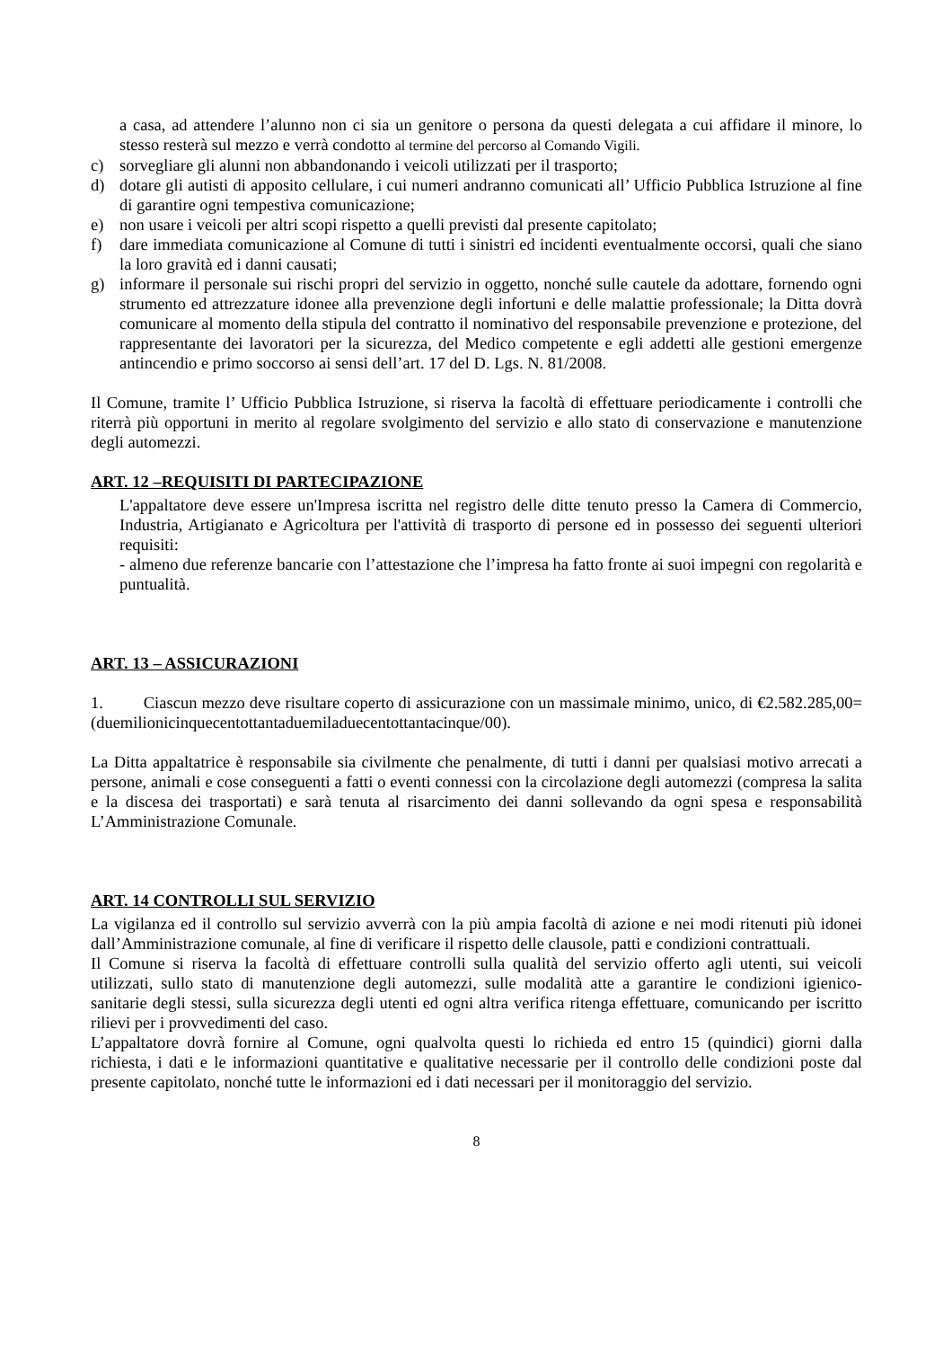a casa, ad attendere l’alunno non ci sia un genitore o persona da questi delegata a cui affidare il minore, lo stesso resterà sul mezzo e verrà condotto al termine del percorso al Comando Vigili.
c) sorvegliare gli alunni non abbandonando i veicoli utilizzati per il trasporto;
d) dotare gli autisti di apposito cellulare, i cui numeri andranno comunicati all’ Ufficio Pubblica Istruzione al fine di garantire ogni tempestiva comunicazione;
e) non usare i veicoli per altri scopi rispetto a quelli previsti dal presente capitolato;
f) dare immediata comunicazione al Comune di tutti i sinistri ed incidenti eventualmente occorsi, quali che siano la loro gravità ed i danni causati;
g) informare il personale sui rischi propri del servizio in oggetto, nonché sulle cautele da adottare, fornendo ogni strumento ed attrezzature idonee alla prevenzione degli infortuni e delle malattie professionale; la Ditta dovrà comunicare al momento della stipula del contratto il nominativo del responsabile prevenzione e protezione, del rappresentante dei lavoratori per la sicurezza, del Medico competente e egli addetti alle gestioni emergenze antincendio e primo soccorso ai sensi dell’art. 17 del D. Lgs. N. 81/2008.
Il Comune, tramite l’ Ufficio Pubblica Istruzione, si riserva la facoltà di effettuare periodicamente i controlli che riterrà più opportuni in merito al regolare svolgimento del servizio e allo stato di conservazione e manutenzione degli automezzi.
ART. 12 –REQUISITI DI PARTECIPAZIONE
L'appaltatore deve essere un'Impresa iscritta nel registro delle ditte tenuto presso la Camera di Commercio, Industria, Artigianato e Agricoltura per l'attività di trasporto di persone ed in possesso dei seguenti ulteriori requisiti:
- almeno due referenze bancarie con l’attestazione che l’impresa ha fatto fronte ai suoi impegni con regolarità e puntualità.
ART. 13 – ASSICURAZIONI
1. Ciascun mezzo deve risultare coperto di assicurazione con un massimale minimo, unico, di €2.582.285,00= (duemilionicinquecentottantaduemiladuecentottantacinque/00).
La Ditta appaltatrice è responsabile sia civilmente che penalmente, di tutti i danni per qualsiasi motivo arrecati a persone, animali e cose conseguenti a fatti o eventi connessi con la circolazione degli automezzi (compresa la salita e la discesa dei trasportati) e sarà tenuta al risarcimento dei danni sollevando da ogni spesa e responsabilità L’Amministrazione Comunale.
ART. 14 CONTROLLI SUL SERVIZIO
La vigilanza ed il controllo sul servizio avverrà con la più ampia facoltà di azione e nei modi ritenuti più idonei dall’Amministrazione comunale, al fine di verificare il rispetto delle clausole, patti e condizioni contrattuali.
Il Comune si riserva la facoltà di effettuare controlli sulla qualità del servizio offerto agli utenti, sui veicoli utilizzati, sullo stato di manutenzione degli automezzi, sulle modalità atte a garantire le condizioni igienico-sanitarie degli stessi, sulla sicurezza degli utenti ed ogni altra verifica ritenga effettuare, comunicando per iscritto rilievi per i provvedimenti del caso.
L’appaltatore dovrà fornire al Comune, ogni qualvolta questi lo richieda ed entro 15 (quindici) giorni dalla richiesta, i dati e le informazioni quantitative e qualitative necessarie per il controllo delle condizioni poste dal presente capitolato, nonché tutte le informazioni ed i dati necessari per il monitoraggio del servizio.
8